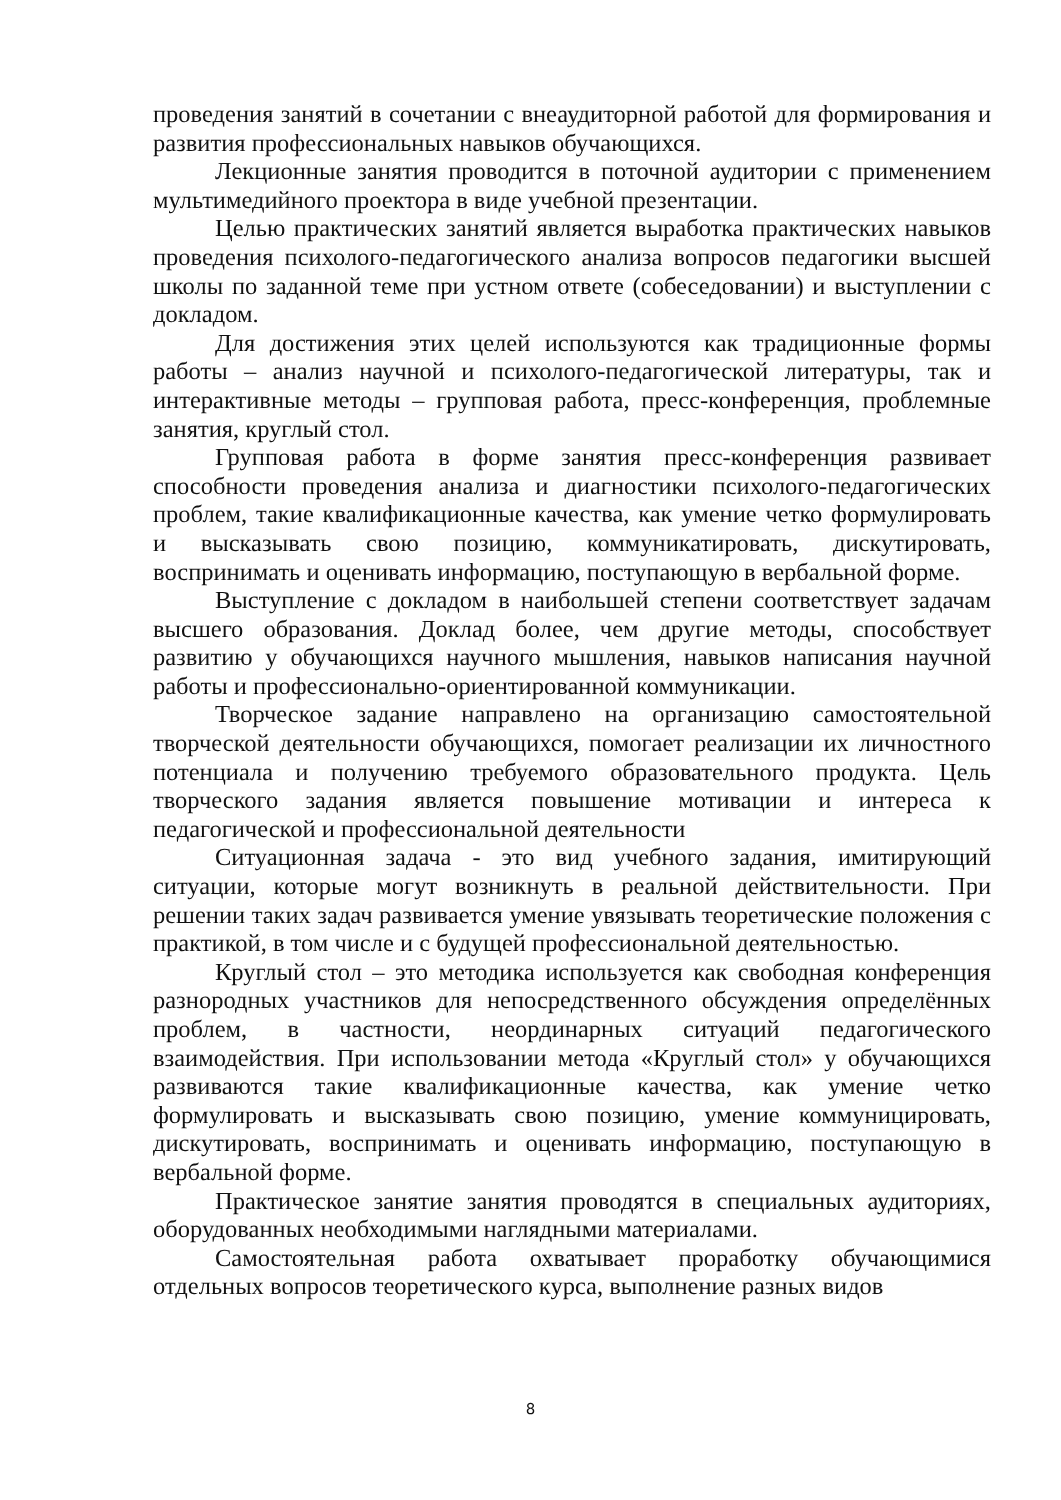проведения занятий в сочетании с внеаудиторной работой для формирования и развития профессиональных навыков обучающихся.
Лекционные занятия проводится в поточной аудитории с применением мультимедийного проектора в виде учебной презентации.
Целью практических занятий является выработка практических навыков проведения психолого-педагогического анализа вопросов педагогики высшей школы по заданной теме при устном ответе (собеседовании) и выступлении с докладом.
Для достижения этих целей используются как традиционные формы работы – анализ научной и психолого-педагогической литературы, так и интерактивные методы – групповая работа, пресс-конференция, проблемные занятия, круглый стол.
Групповая работа в форме занятия пресс-конференция развивает способности проведения анализа и диагностики психолого-педагогических проблем, такие квалификационные качества, как умение четко формулировать и высказывать свою позицию, коммуникатировать, дискутировать, воспринимать и оценивать информацию, поступающую в вербальной форме.
Выступление с докладом в наибольшей степени соответствует задачам высшего образования. Доклад более, чем другие методы, способствует развитию у обучающихся научного мышления, навыков написания научной работы и профессионально-ориентированной коммуникации.
Творческое задание направлено на организацию самостоятельной творческой деятельности обучающихся, помогает реализации их личностного потенциала и получению требуемого образовательного продукта. Цель творческого задания является повышение мотивации и интереса к педагогической и профессиональной деятельности
Ситуационная задача - это вид учебного задания, имитирующий ситуации, которые могут возникнуть в реальной действительности. При решении таких задач развивается умение увязывать теоретические положения с практикой, в том числе и с будущей профессиональной деятельностью.
Круглый стол – это методика используется как свободная конференция разнородных участников для непосредственного обсуждения определённых проблем, в частности, неординарных ситуаций педагогического взаимодействия. При использовании метода «Круглый стол» у обучающихся развиваются такие квалификационные качества, как умение четко формулировать и высказывать свою позицию, умение коммуницировать, дискутировать, воспринимать и оценивать информацию, поступающую в вербальной форме.
Практическое занятие занятия проводятся в специальных аудиториях, оборудованных необходимыми наглядными материалами.
Самостоятельная работа охватывает проработку обучающимися отдельных вопросов теоретического курса, выполнение разных видов
8